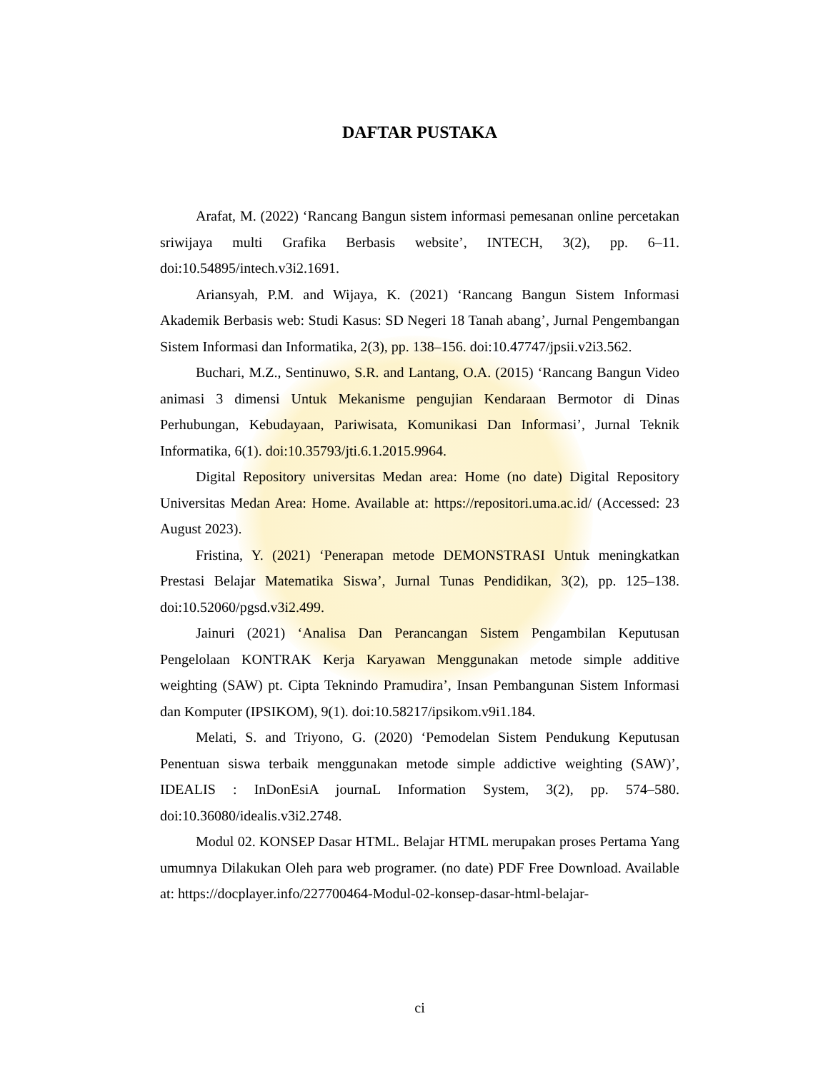DAFTAR PUSTAKA
Arafat, M. (2022) ‘Rancang Bangun sistem informasi pemesanan online percetakan sriwijaya multi Grafika Berbasis website’, INTECH, 3(2), pp. 6–11. doi:10.54895/intech.v3i2.1691.
Ariansyah, P.M. and Wijaya, K. (2021) ‘Rancang Bangun Sistem Informasi Akademik Berbasis web: Studi Kasus: SD Negeri 18 Tanah abang’, Jurnal Pengembangan Sistem Informasi dan Informatika, 2(3), pp. 138–156. doi:10.47747/jpsii.v2i3.562.
Buchari, M.Z., Sentinuwo, S.R. and Lantang, O.A. (2015) ‘Rancang Bangun Video animasi 3 dimensi Untuk Mekanisme pengujian Kendaraan Bermotor di Dinas Perhubungan, Kebudayaan, Pariwisata, Komunikasi Dan Informasi’, Jurnal Teknik Informatika, 6(1). doi:10.35793/jti.6.1.2015.9964.
Digital Repository universitas Medan area: Home (no date) Digital Repository Universitas Medan Area: Home. Available at: https://repositori.uma.ac.id/ (Accessed: 23 August 2023).
Fristina, Y. (2021) ‘Penerapan metode DEMONSTRASI Untuk meningkatkan Prestasi Belajar Matematika Siswa’, Jurnal Tunas Pendidikan, 3(2), pp. 125–138. doi:10.52060/pgsd.v3i2.499.
Jainuri (2021) ‘Analisa Dan Perancangan Sistem Pengambilan Keputusan Pengelolaan KONTRAK Kerja Karyawan Menggunakan metode simple additive weighting (SAW) pt. Cipta Teknindo Pramudira’, Insan Pembangunan Sistem Informasi dan Komputer (IPSIKOM), 9(1). doi:10.58217/ipsikom.v9i1.184.
Melati, S. and Triyono, G. (2020) ‘Pemodelan Sistem Pendukung Keputusan Penentuan siswa terbaik menggunakan metode simple addictive weighting (SAW)’, IDEALIS : InDonEsiA journaL Information System, 3(2), pp. 574–580. doi:10.36080/idealis.v3i2.2748.
Modul 02. KONSEP Dasar HTML. Belajar HTML merupakan proses Pertama Yang umumnya Dilakukan Oleh para web programer. (no date) PDF Free Download. Available at: https://docplayer.info/227700464-Modul-02-konsep-dasar-html-belajar-
ci